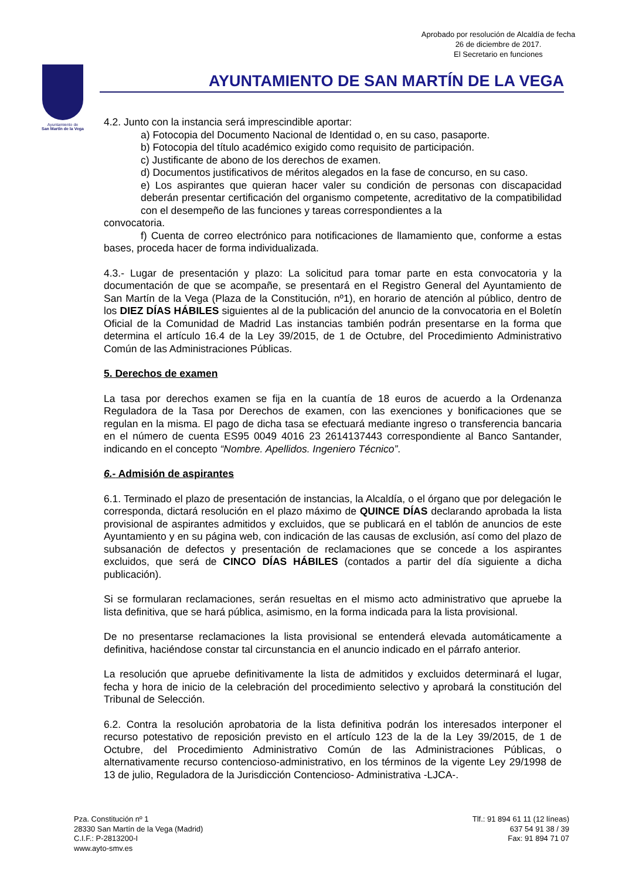Aprobado por resolución de Alcaldía de fecha
26 de diciembre de 2017.
El Secretario en funciones
Ayuntamiento de
San Martín de la Vega
AYUNTAMIENTO DE SAN MARTÍN DE LA VEGA
4.2. Junto con la instancia será imprescindible aportar:
a) Fotocopia del Documento Nacional de Identidad o, en su caso, pasaporte.
b) Fotocopia del título académico exigido como requisito de participación.
c) Justificante de abono de los derechos de examen.
d) Documentos justificativos de méritos alegados en la fase de concurso, en su caso.
e) Los aspirantes que quieran hacer valer su condición de personas con discapacidad deberán presentar certificación del organismo competente, acreditativo de la compatibilidad con el desempeño de las funciones y tareas correspondientes a la
convocatoria.
f) Cuenta de correo electrónico para notificaciones de llamamiento que, conforme a estas bases, proceda hacer de forma individualizada.
4.3.- Lugar de presentación y plazo: La solicitud para tomar parte en esta convocatoria y la documentación de que se acompañe, se presentará en el Registro General del Ayuntamiento de San Martín de la Vega (Plaza de la Constitución, nº1), en horario de atención al público, dentro de los DIEZ DÍAS HÁBILES siguientes al de la publicación del anuncio de la convocatoria en el Boletín Oficial de la Comunidad de Madrid Las instancias también podrán presentarse en la forma que determina el artículo 16.4 de la Ley 39/2015, de 1 de Octubre, del Procedimiento Administrativo Común de las Administraciones Públicas.
5. Derechos de examen
La tasa por derechos examen se fija en la cuantía de 18 euros de acuerdo a la Ordenanza Reguladora de la Tasa por Derechos de examen, con las exenciones y bonificaciones que se regulan en la misma. El pago de dicha tasa se efectuará mediante ingreso o transferencia bancaria en el número de cuenta ES95 0049 4016 23 2614137443 correspondiente al Banco Santander, indicando en el concepto “Nombre. Apellidos. Ingeniero Técnico”.
6.- Admisión de aspirantes
6.1. Terminado el plazo de presentación de instancias, la Alcaldía, o el órgano que por delegación le corresponda, dictará resolución en el plazo máximo de QUINCE DÍAS declarando aprobada la lista provisional de aspirantes admitidos y excluidos, que se publicará en el tablón de anuncios de este Ayuntamiento y en su página web, con indicación de las causas de exclusión, así como del plazo de subsanación de defectos y presentación de reclamaciones que se concede a los aspirantes excluidos, que será de CINCO DÍAS HÁBILES (contados a partir del día siguiente a dicha publicación).
Si se formularan reclamaciones, serán resueltas en el mismo acto administrativo que apruebe la lista definitiva, que se hará pública, asimismo, en la forma indicada para la lista provisional.
De no presentarse reclamaciones la lista provisional se entenderá elevada automáticamente a definitiva, haciéndose constar tal circunstancia en el anuncio indicado en el párrafo anterior.
La resolución que apruebe definitivamente la lista de admitidos y excluidos determinará el lugar, fecha y hora de inicio de la celebración del procedimiento selectivo y aprobará la constitución del Tribunal de Selección.
6.2. Contra la resolución aprobatoria de la lista definitiva podrán los interesados interponer el recurso potestativo de reposición previsto en el artículo 123 de la de la Ley 39/2015, de 1 de Octubre, del Procedimiento Administrativo Común de las Administraciones Públicas, o alternativamente recurso contencioso-administrativo, en los términos de la vigente Ley 29/1998 de 13 de julio, Reguladora de la Jurisdicción Contencioso- Administrativa -LJCA-.
Pza. Constitución nº 1
28330 San Martín de la Vega (Madrid)
C.I.F.: P-2813200-I
www.ayto-smv.es
Tlf.: 91 894 61 11 (12 líneas)
637 54 91 38 / 39
Fax: 91 894 71 07